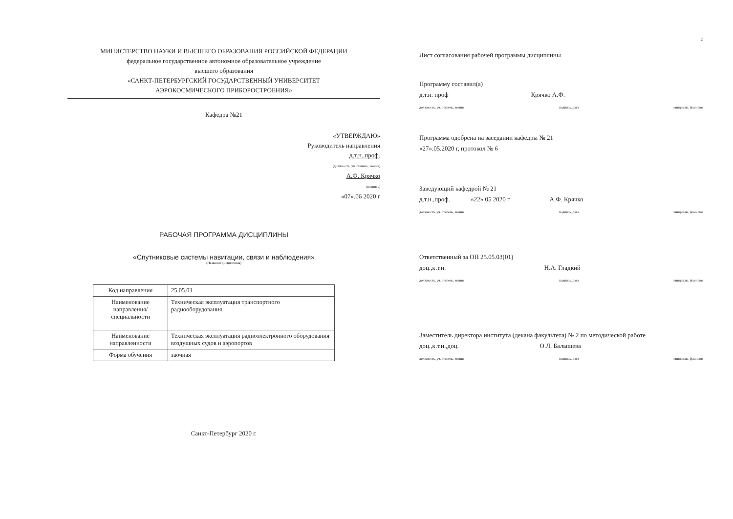МИНИСТЕРСТВО НАУКИ И ВЫСШЕГО ОБРАЗОВАНИЯ РОССИЙСКОЙ ФЕДЕРАЦИИ
федеральное государственное автономное образовательное учреждение
высшего образования
«САНКТ-ПЕТЕРБУРГСКИЙ ГОСУДАРСТВЕННЫЙ УНИВЕРСИТЕТ
АЭРОКОСМИЧЕСКОГО ПРИБОРОСТРОЕНИЯ»
Кафедра №21
«УТВЕРЖДАЮ»
Руководитель направления
д.т.н.,проф.
(должность, уч. степень, звание)
А.Ф. Крячко
(подпись)
«07».06 2020 г
РАБОЧАЯ ПРОГРАММА ДИСЦИПЛИНЫ
«Спутниковые системы навигации, связи и наблюдения»
(Название дисциплины)
| Код направления | 25.05.03 |
| Наименование направления/ специальности | Техническая эксплуатация транспортного радиооборудования |
| Наименование направленности | Техническая эксплуатация радиоэлектронного оборудования воздушных судов и аэропортов |
| Форма обучения | заочная |
Санкт-Петербург 2020 г.
2
Лист согласования рабочей программы дисциплины
Программу составил(а)
д.т.н. проф Крячко А.Ф.
должность, уч. степень, звание подпись, дата инициалы, фамилия
Программа одобрена на заседании кафедры № 21
«27».05.2020 г, протокол № 6
Заведующий кафедрой № 21
д.т.н.,проф. «22» 05 2020 г А.Ф. Крячко
должность, уч. степень, звание подпись, дата инициалы, фамилия
Ответственный за ОП 25.05.03(01)
доц.,к.т.н. Н.А. Гладкий
должность, уч. степень, звание подпись, дата инициалы, фамилия
Заместитель директора института (декана факультета) № 2 по методической работе
доц.,к.т.н.,доц. О.Л. Балышева
должность, уч. степень, звание подпись, дата инициалы, фамилия